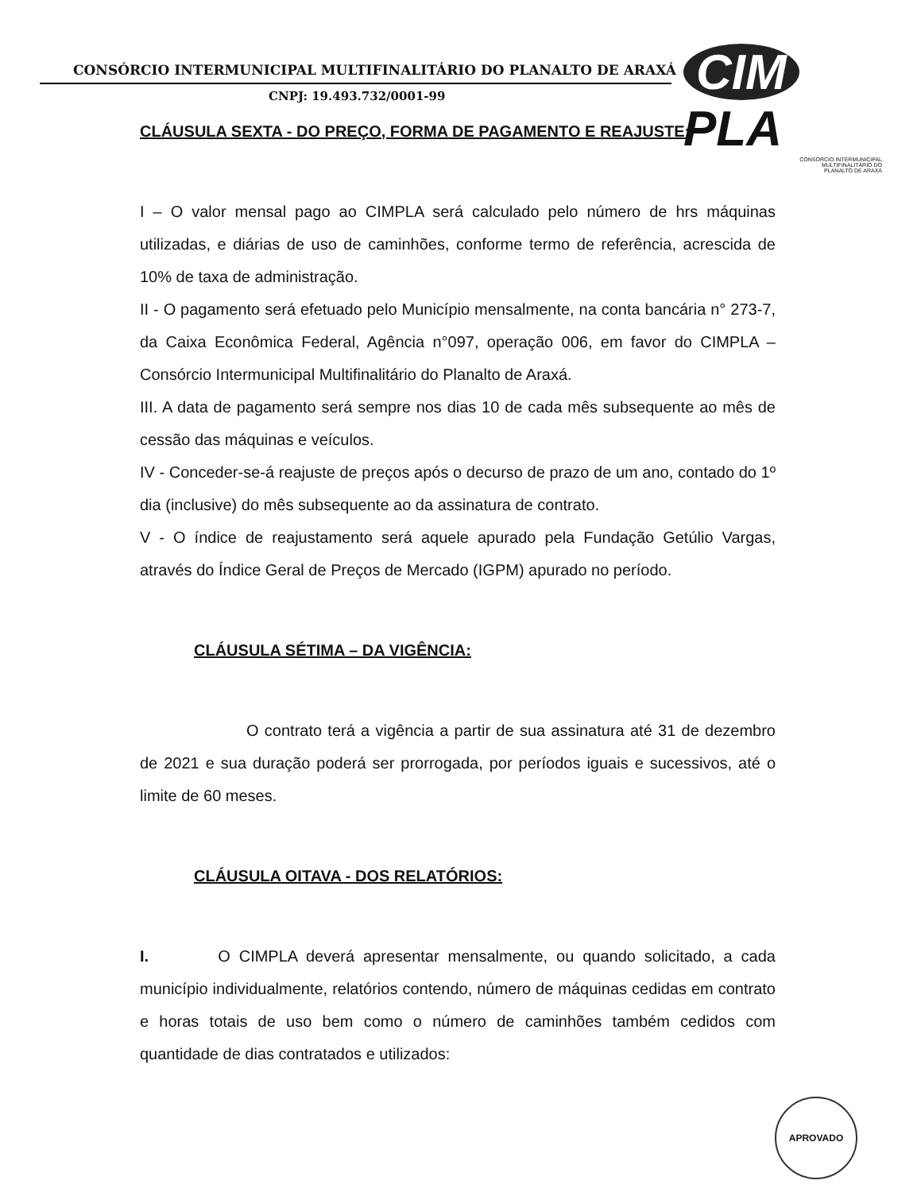CONSÓRCIO INTERMUNICIPAL MULTIFINALITÁRIO DO PLANALTO DE ARAXÁ
CNPJ: 19.493.732/0001-99
CIM PLA
CONSÓRCIO INTERMUNICIPAL
MULTIFINALITÁRIO DO
PLANALTO DE ARAXÁ
CLÁUSULA SEXTA - DO PREÇO, FORMA DE PAGAMENTO E REAJUSTE:
I – O valor mensal pago ao CIMPLA será calculado pelo número de hrs máquinas utilizadas, e diárias de uso de caminhões, conforme termo de referência, acrescida de 10% de taxa de administração.
II - O pagamento será efetuado pelo Município mensalmente, na conta bancária n° 273-7, da Caixa Econômica Federal, Agência n°097, operação 006, em favor do CIMPLA – Consórcio Intermunicipal Multifinalitário do Planalto de Araxá.
III. A data de pagamento será sempre nos dias 10 de cada mês subsequente ao mês de cessão das máquinas e veículos.
IV - Conceder-se-á reajuste de preços após o decurso de prazo de um ano, contado do 1º dia (inclusive) do mês subsequente ao da assinatura de contrato.
V - O índice de reajustamento será aquele apurado pela Fundação Getúlio Vargas, através do Índice Geral de Preços de Mercado (IGPM) apurado no período.
CLÁUSULA SÉTIMA – DA VIGÊNCIA:
O contrato terá a vigência a partir de sua assinatura até 31 de dezembro de 2021 e sua duração poderá ser prorrogada, por períodos iguais e sucessivos, até o limite de 60 meses.
CLÁUSULA OITAVA - DOS RELATÓRIOS:
I. O CIMPLA deverá apresentar mensalmente, ou quando solicitado, a cada município individualmente, relatórios contendo, número de máquinas cedidas em contrato e horas totais de uso bem como o número de caminhões também cedidos com quantidade de dias contratados e utilizados:
APROVADO